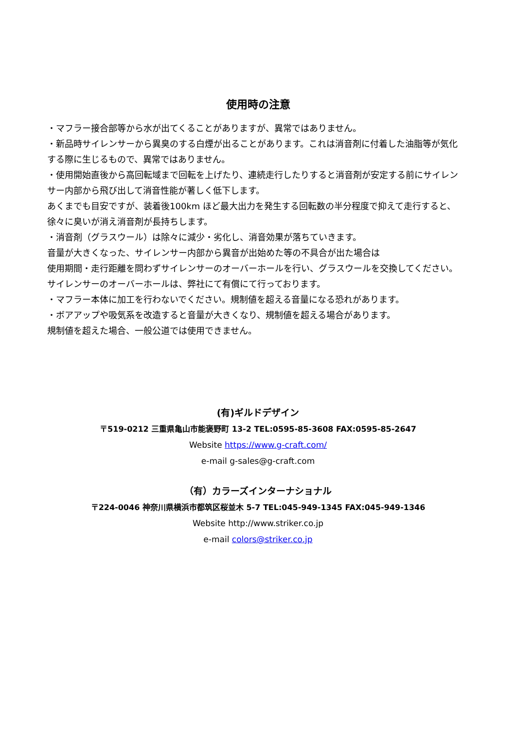使用時の注意
・マフラー接合部等から水が出てくることがありますが、異常ではありません。
・新品時サイレンサーから異臭のする白煙が出ることがあります。これは消音剤に付着した油脂等が気化する際に生じるもので、異常ではありません。
・使用開始直後から高回転域まで回転を上げたり、連続走行したりすると消音剤が安定する前にサイレンサー内部から飛び出して消音性能が著しく低下します。
あくまでも目安ですが、装着後100km ほど最大出力を発生する回転数の半分程度で抑えて走行すると、徐々に臭いが消え消音剤が長持ちします。
・消音剤（グラスウール）は除々に減少・劣化し、消音効果が落ちていきます。
音量が大きくなった、サイレンサー内部から異音が出始めた等の不具合が出た場合は
使用期間・走行距離を問わずサイレンサーのオーバーホールを行い、グラスウールを交換してください。サイレンサーのオーバーホールは、弊社にて有償にて行っております。
・マフラー本体に加工を行わないでください。規制値を超える音量になる恐れがあります。
・ボアアップや吸気系を改造すると音量が大きくなり、規制値を超える場合があります。
規制値を超えた場合、一般公道では使用できません。
(有)ギルドデザイン
〒519-0212 三重県亀山市能褒野町 13-2 TEL:0595-85-3608 FAX:0595-85-2647
Website https://www.g-craft.com/
e-mail g-sales@g-craft.com
（有）カラーズインターナショナル
〒224-0046 神奈川県横浜市都筑区桜並木 5-7 TEL:045-949-1345 FAX:045-949-1346
Website http://www.striker.co.jp
e-mail colors@striker.co.jp